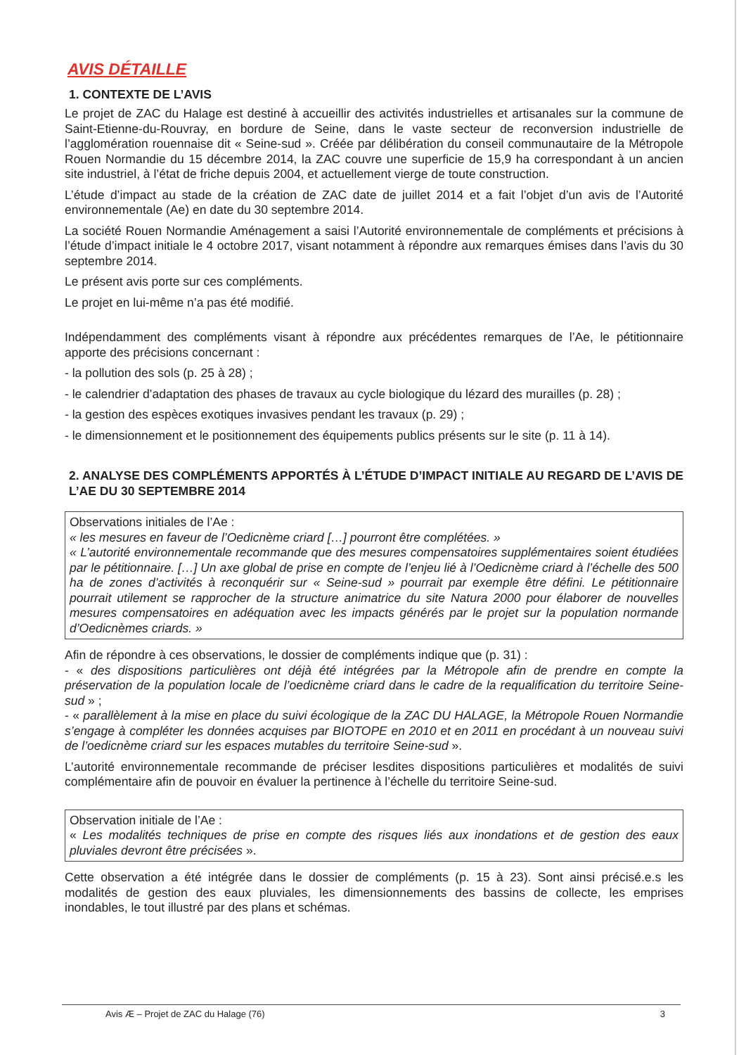AVIS DÉTAILLE
1. CONTEXTE DE L’AVIS
Le projet de ZAC du Halage est destiné à accueillir des activités industrielles et artisanales sur la commune de Saint-Etienne-du-Rouvray, en bordure de Seine, dans le vaste secteur de reconversion industrielle de l’agglomération rouennaise dit « Seine-sud ». Créée par délibération du conseil communautaire de la Métropole Rouen Normandie du 15 décembre 2014, la ZAC couvre une superficie de 15,9 ha correspondant à un ancien site industriel, à l’état de friche depuis 2004, et actuellement vierge de toute construction.
L’étude d’impact au stade de la création de ZAC date de juillet 2014 et a fait l’objet d’un avis de l’Autorité environnementale (Ae) en date du 30 septembre 2014.
La société Rouen Normandie Aménagement a saisi l’Autorité environnementale de compléments et précisions à l’étude d’impact initiale le 4 octobre 2017, visant notamment à répondre aux remarques émises dans l’avis du 30 septembre 2014.
Le présent avis porte sur ces compléments.
Le projet en lui-même n’a pas été modifié.
Indépendamment des compléments visant à répondre aux précédentes remarques de l’Ae, le pétitionnaire apporte des précisions concernant :
- la pollution des sols (p. 25 à 28) ;
- le calendrier d’adaptation des phases de travaux au cycle biologique du lézard des murailles (p. 28) ;
- la gestion des espèces exotiques invasives pendant les travaux (p. 29) ;
- le dimensionnement et le positionnement des équipements publics présents sur le site (p. 11 à 14).
2. ANALYSE DES COMPLÉMENTS APPORTÉS À L’ÉTUDE D’IMPACT INITIALE AU REGARD DE L’AVIS DE L’AE DU 30 SEPTEMBRE 2014
Observations initiales de l’Ae :
« les mesures en faveur de l’Oedicnème criard […] pourront être complétées. »
« L’autorité environnementale recommande que des mesures compensatoires supplémentaires soient étudiées par le pétitionnaire. […] Un axe global de prise en compte de l’enjeu lié à l’Oedicnème criard à l’échelle des 500 ha de zones d’activités à reconquérir sur « Seine-sud » pourrait par exemple être défini. Le pétitionnaire pourrait utilement se rapprocher de la structure animatrice du site Natura 2000 pour élaborer de nouvelles mesures compensatoires en adéquation avec les impacts générés par le projet sur la population normande d’Oedicnèmes criards. »
Afin de répondre à ces observations, le dossier de compléments indique que (p. 31) :
- « des dispositions particulières ont déjà été intégrées par la Métropole afin de prendre en compte la préservation de la population locale de l’oedicnème criard dans le cadre de la requalification du territoire Seine-sud » ;
- « parallèlement à la mise en place du suivi écologique de la ZAC DU HALAGE, la Métropole Rouen Normandie s’engage à compléter les données acquises par BIOTOPE en 2010 et en 2011 en procédant à un nouveau suivi de l’oedicnème criard sur les espaces mutables du territoire Seine-sud ».
L’autorité environnementale recommande de préciser lesdites dispositions particulières et modalités de suivi complémentaire afin de pouvoir en évaluer la pertinence à l’échelle du territoire Seine-sud.
Observation initiale de l’Ae :
« Les modalités techniques de prise en compte des risques liés aux inondations et de gestion des eaux pluviales devront être précisées ».
Cette observation a été intégrée dans le dossier de compléments (p. 15 à 23). Sont ainsi précisé.e.s les modalités de gestion des eaux pluviales, les dimensionnements des bassins de collecte, les emprises inondables, le tout illustré par des plans et schémas.
Avis Æ – Projet de ZAC du Halage (76) 3